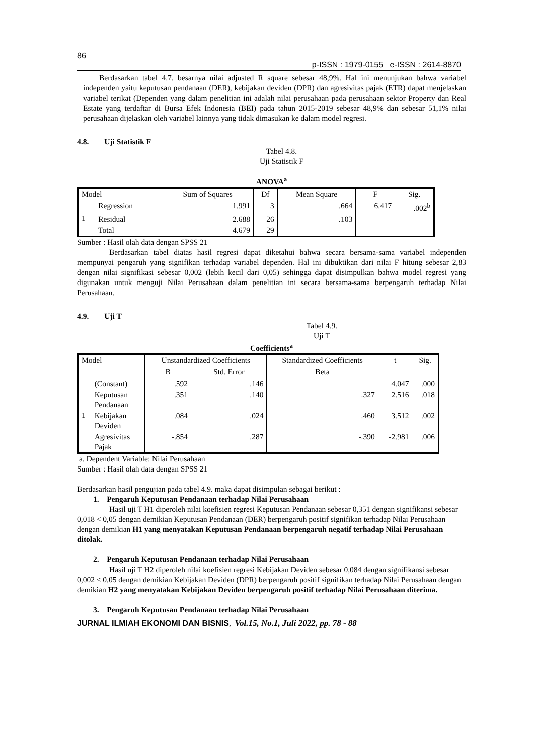86
p-ISSN : 1979-0155 e-ISSN : 2614-8870
Berdasarkan tabel 4.7. besarnya nilai adjusted R square sebesar 48,9%. Hal ini menunjukan bahwa variabel independen yaitu keputusan pendanaan (DER), kebijakan deviden (DPR) dan agresivitas pajak (ETR) dapat menjelaskan variabel terikat (Dependen yang dalam penelitian ini adalah nilai perusahaan pada perusahaan sektor Property dan Real Estate yang terdaftar di Bursa Efek Indonesia (BEI) pada tahun 2015-2019 sebesar 48,9% dan sebesar 51,1% nilai perusahaan dijelaskan oleh variabel lainnya yang tidak dimasukan ke dalam model regresi.
4.8. Uji Statistik F
Tabel 4.8.
Uji Statistik F
ANOVA<sup>a</sup>
| Model | | Sum of Squares | Df | Mean Square | F | Sig. |
| 1 | Regression | 1.991 | 3 | .664 | 6.417 | .002<sup>b</sup> |
| | Residual | 2.688 | 26 | .103 | | |
| | Total | 4.679 | 29 | | | |
Sumber : Hasil olah data dengan SPSS 21
Berdasarkan tabel diatas hasil regresi dapat diketahui bahwa secara bersama-sama variabel independen mempunyai pengaruh yang signifikan terhadap variabel dependen. Hal ini dibuktikan dari nilai F hitung sebesar 2,83 dengan nilai signifikasi sebesar 0,002 (lebih kecil dari 0,05) sehingga dapat disimpulkan bahwa model regresi yang digunakan untuk menguji Nilai Perusahaan dalam penelitian ini secara bersama-sama berpengaruh terhadap Nilai Perusahaan.
4.9. Uji T
Tabel 4.9.
Uji T
Coefficients<sup>a</sup>
| Model | | Unstandardized Coefficients | | Standardized Coefficients | t | Sig. |
| | | B | Std. Error | Beta | | |
| 1 | (Constant) | .592 | .146 | | 4.047 | .000 |
| | Keputusan Pendanaan | .351 | .140 | .327 | 2.516 | .018 |
| | Kebijakan Deviden | .084 | .024 | .460 | 3.512 | .002 |
| | Agresivitas Pajak | -.854 | .287 | -.390 | -2.981 | .006 |
a. Dependent Variable: Nilai Perusahaan
Sumber : Hasil olah data dengan SPSS 21
Berdasarkan hasil pengujian pada tabel 4.9. maka dapat disimpulan sebagai berikut :
1. Pengaruh Keputusan Pendanaan terhadap Nilai Perusahaan
Hasil uji T H1 diperoleh nilai koefisien regresi Keputusan Pendanaan sebesar 0,351 dengan signifikansi sebesar 0,018 < 0,05 dengan demikian Keputusan Pendanaan (DER) berpengaruh positif signifikan terhadap Nilai Perusahaan dengan demikian H1 yang menyatakan Keputusan Pendanaan berpengaruh negatif terhadap Nilai Perusahaan ditolak.
2. Pengaruh Keputusan Pendanaan terhadap Nilai Perusahaan
Hasil uji T H2 diperoleh nilai koefisien regresi Kebijakan Deviden sebesar 0,084 dengan signifikansi sebesar 0,002 < 0,05 dengan demikian Kebijakan Deviden (DPR) berpengaruh positif signifikan terhadap Nilai Perusahaan dengan demikian H2 yang menyatakan Kebijakan Deviden berpengaruh positif terhadap Nilai Perusahaan diterima.
3. Pengaruh Keputusan Pendanaan terhadap Nilai Perusahaan
JURNAL ILMIAH EKONOMI DAN BISNIS, Vol.15, No.1, Juli 2022, pp. 78 - 88